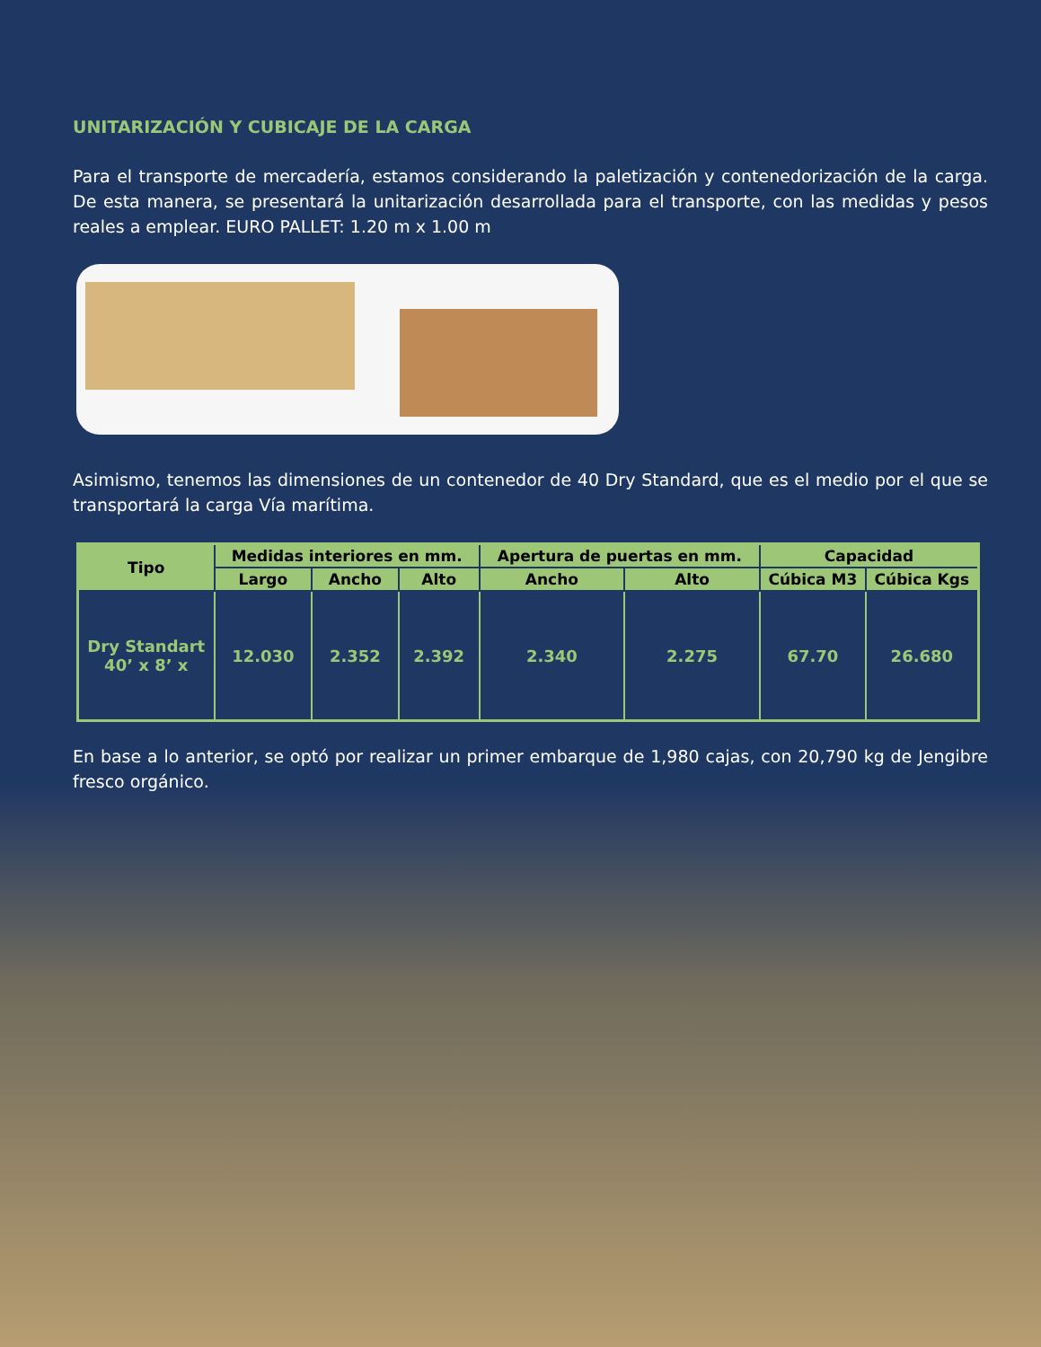UNITARIZACIÓN Y CUBICAJE DE LA CARGA
Para el transporte de mercadería, estamos considerando la paletización y contenedorización de la carga. De esta manera, se presentará la unitarización desarrollada para el transporte, con las medidas y pesos reales a emplear. EURO PALLET: 1.20 m x 1.00 m
Asimismo, tenemos las dimensiones de un contenedor de 40 Dry Standard, que es el medio por el que se transportará la carga Vía marítima.
| Tipo | Medidas interiores en mm. | | | Apertura de puertas en mm. | | Capacidad | |
| --- | --- | --- | --- | --- | --- | --- | --- |
| | Largo | Ancho | Alto | Ancho | Alto | Cúbica M3 | Cúbica Kgs |
| Dry Standart 40’ x 8’ x | 12.030 | 2.352 | 2.392 | 2.340 | 2.275 | 67.70 | 26.680 |
En base a lo anterior, se optó por realizar un primer embarque de 1,980 cajas, con 20,790 kg de Jengibre fresco orgánico.